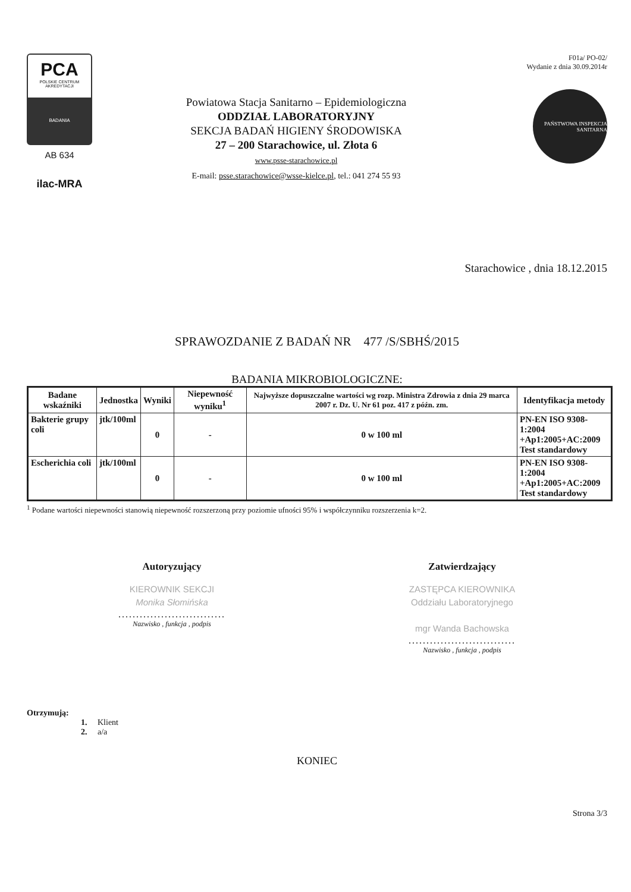PCA
POLSKIE CENTRUM AKREDYTACJI
BADANIA
AB 634
ilac-MRA
Powiatowa Stacja Sanitarno – Epidemiologiczna
ODDZIAŁ LABORATORYJNY
SEKCJA BADAŃ HIGIENY ŚRODOWISKA
27 – 200 Starachowice, ul. Złota 6
www.psse-starachowice.pl
E-mail: psse.starachowice@wsse-kielce.pl, tel.: 041 274 55 93
F01a/ PO-02/
Wydanie z dnia 30.09.2014r
PAŃSTWOWA INSPEKCJA SANITARNA
Starachowice , dnia 18.12.2015
SPRAWOZDANIE Z BADAŃ NR 477 /S/SBHŚ/2015
BADANIA MIKROBIOLOGICZNE:
| Badane wskaźniki | Jednostka | Wyniki | Niepewność wyniku<sup>1</sup> | Najwyższe dopuszczalne wartości wg rozp. Ministra Zdrowia z dnia 29 marca 2007 r. Dz. U. Nr 61 poz. 417 z późn. zm. | Identyfikacja metody |
| --- | --- | --- | --- | --- | --- |
| Bakterie grupy coli | jtk/100ml | 0 | - | 0 w 100 ml | PN-EN ISO 9308-1:2004 +Ap1:2005+AC:2009 Test standardowy |
| Escherichia coli | jtk/100ml | 0 | - | 0 w 100 ml | PN-EN ISO 9308-1:2004 +Ap1:2005+AC:2009 Test standardowy |
<sup>1</sup> Podane wartości niepewności stanowią niepewność rozszerzoną przy poziomie ufności 95% i współczynniku rozszerzenia k=2.
Autoryzujący
KIEROWNIK SEKCJI
Monika Słomińska
..............................
Nazwisko , funkcja , podpis
Zatwierdzający
ZASTĘPCA KIEROWNIKA
Oddziału Laboratoryjnego
mgr Wanda Bachowska
..............................
Nazwisko , funkcja , podpis
Otrzymują:
1. Klient
2. a/a
KONIEC
Strona 3/3